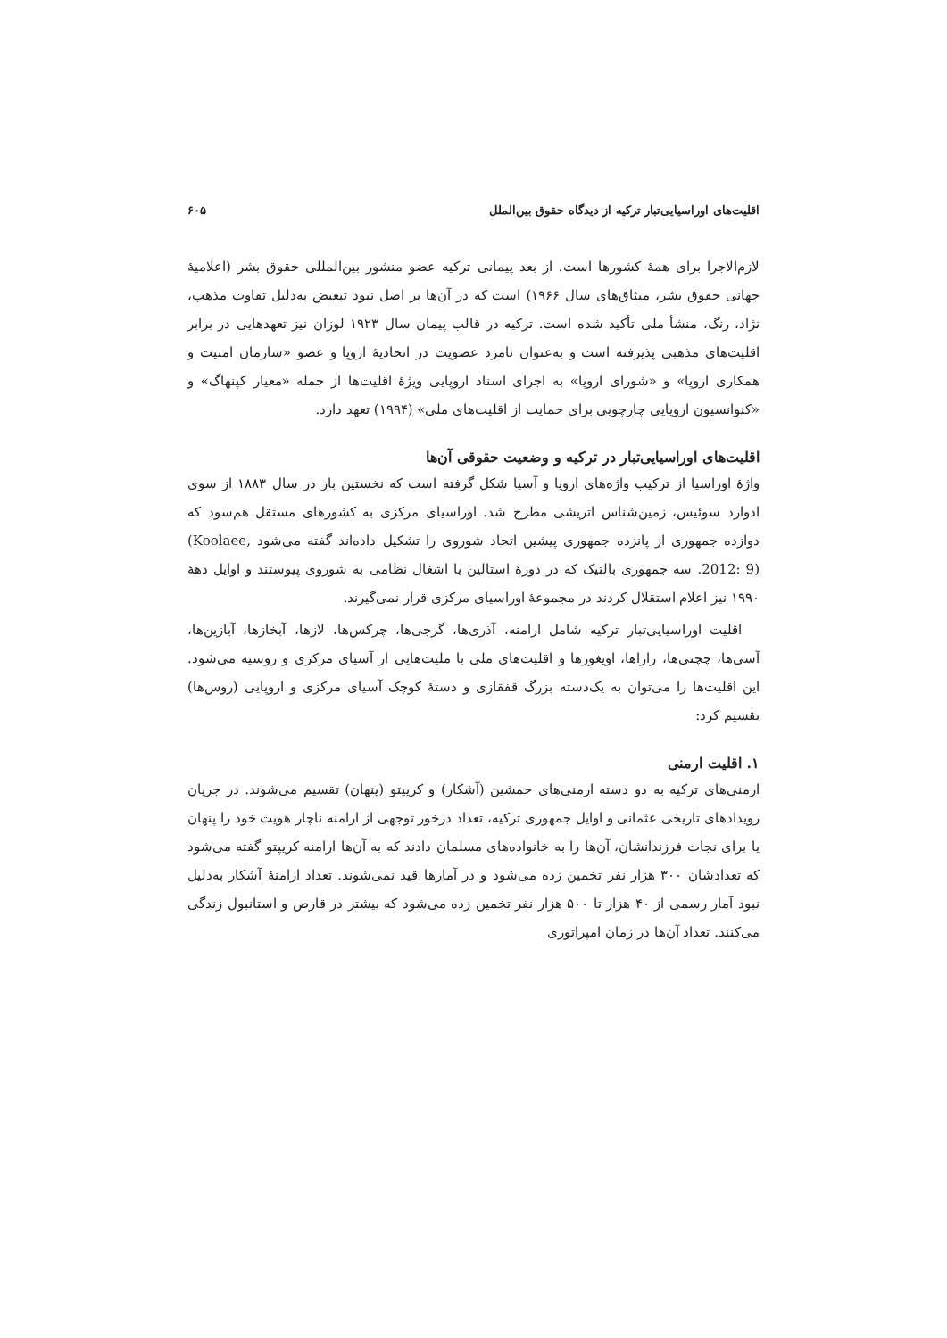اقلیت‌های اوراسیایی‌تبار ترکیه از دیدگاه حقوق بین‌الملل ۶۰۵
لازم‌الاجرا برای همهٔ کشورها است. از بعد پیمانی ترکیه عضو منشور بین‌المللی حقوق بشر (اعلامیهٔ جهانی حقوق بشر، میثاق‌های سال ۱۹۶۶) است که در آن‌ها بر اصل نبود تبعیض به‌دلیل تفاوت مذهب، نژاد، رنگ، منشأ ملی تأکید شده است. ترکیه در قالب پیمان سال ۱۹۲۳ لوزان نیز تعهدهایی در برابر اقلیت‌های مذهبی پذیرفته است و به‌عنوان نامزد عضویت در اتحادیهٔ اروپا و عضو «سازمان امنیت و همکاری اروپا» و «شورای اروپا» به اجرای اسناد اروپایی ویژهٔ اقلیت‌ها از جمله «معیار کپنهاگ» و «کنوانسیون اروپایی چارچوبی برای حمایت از اقلیت‌های ملی» (۱۹۹۴) تعهد دارد.
اقلیت‌های اوراسیایی‌تبار در ترکیه و وضعیت حقوقی آن‌ها
واژهٔ اوراسیا از ترکیب واژه‌های اروپا و آسیا شکل گرفته است که نخستین بار در سال ۱۸۸۳ از سوی ادوارد سوئیس، زمین‌شناس اتریشی مطرح شد. اوراسیای مرکزی به کشورهای مستقل هم‌سود که دوازده جمهوری از پانزده جمهوری پیشین اتحاد شوروی را تشکیل داده‌اند گفته می‌شود (Koolaee, 2012: 9). سه جمهوری بالتیک که در دورهٔ استالین با اشغال نظامی به شوروی پیوستند و اوایل دههٔ ۱۹۹۰ نیز اعلام استقلال کردند در مجموعهٔ اوراسیای مرکزی قرار نمی‌گیرند.
اقلیت اوراسیایی‌تبار ترکیه شامل ارامنه، آذری‌ها، گرجی‌ها، چرکس‌ها، لازها، آبخازها، آبازین‌ها، آسی‌ها، چچنی‌ها، زازاها، اویغورها و اقلیت‌های ملی با ملیت‌هایی از آسیای مرکزی و روسیه می‌شود. این اقلیت‌ها را می‌توان به یک‌دسته بزرگ قفقازی و دستهٔ کوچک آسیای مرکزی و اروپایی (روس‌ها) تقسیم کرد:
۱. اقلیت ارمنی
ارمنی‌های ترکیه به دو دسته ارمنی‌های حمشین (آشکار) و کریپتو (پنهان) تقسیم می‌شوند. در جریان رویدادهای تاریخی عثمانی و اوایل جمهوری ترکیه، تعداد درخور توجهی از ارامنه ناچار هویت خود را پنهان یا برای نجات فرزندانشان، آن‌ها را به خانواده‌های مسلمان دادند که به آن‌ها ارامنه کریپتو گفته می‌شود که تعدادشان ۳۰۰ هزار نفر تخمین زده می‌شود و در آمارها قید نمی‌شوند. تعداد ارامنهٔ آشکار به‌دلیل نبود آمار رسمی از ۴۰ هزار تا ۵۰۰ هزار نفر تخمین زده می‌شود که بیشتر در قارص و استانبول زندگی می‌کنند. تعداد آن‌ها در زمان امپراتوری